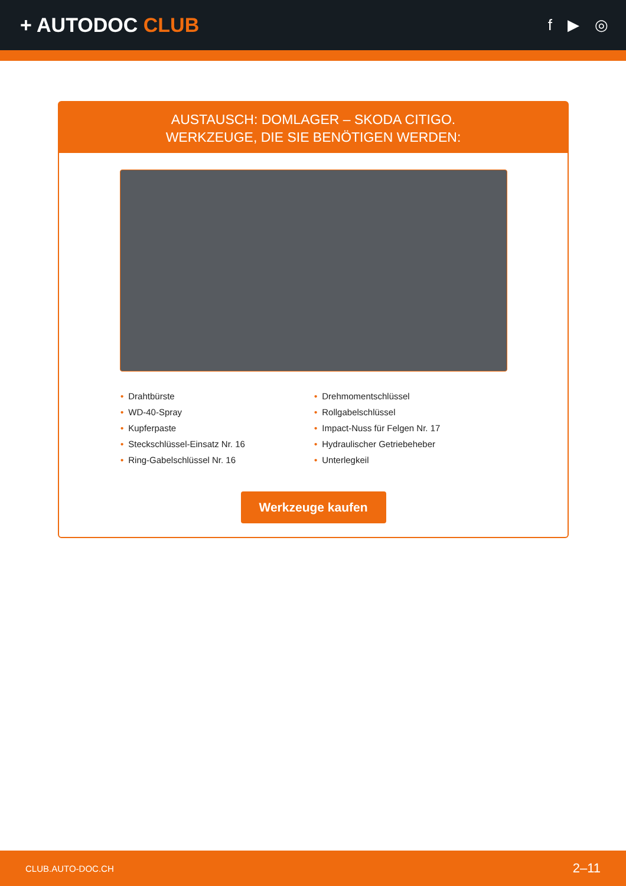+ AUTODOC CLUB
f ▶ ◎
AUSTAUSCH: DOMLAGER – SKODA CITIGO.
WERKZEUGE, DIE SIE BENÖTIGEN WERDEN:
• Drahtbürste
• WD-40-Spray
• Kupferpaste
• Steckschlüssel-Einsatz Nr. 16
• Ring-Gabelschlüssel Nr. 16
• Drehmomentschlüssel
• Rollgabelschlüssel
• Impact-Nuss für Felgen Nr. 17
• Hydraulischer Getriebeheber
• Unterlegkeil
Werkzeuge kaufen
CLUB.AUTO-DOC.CH 2–11